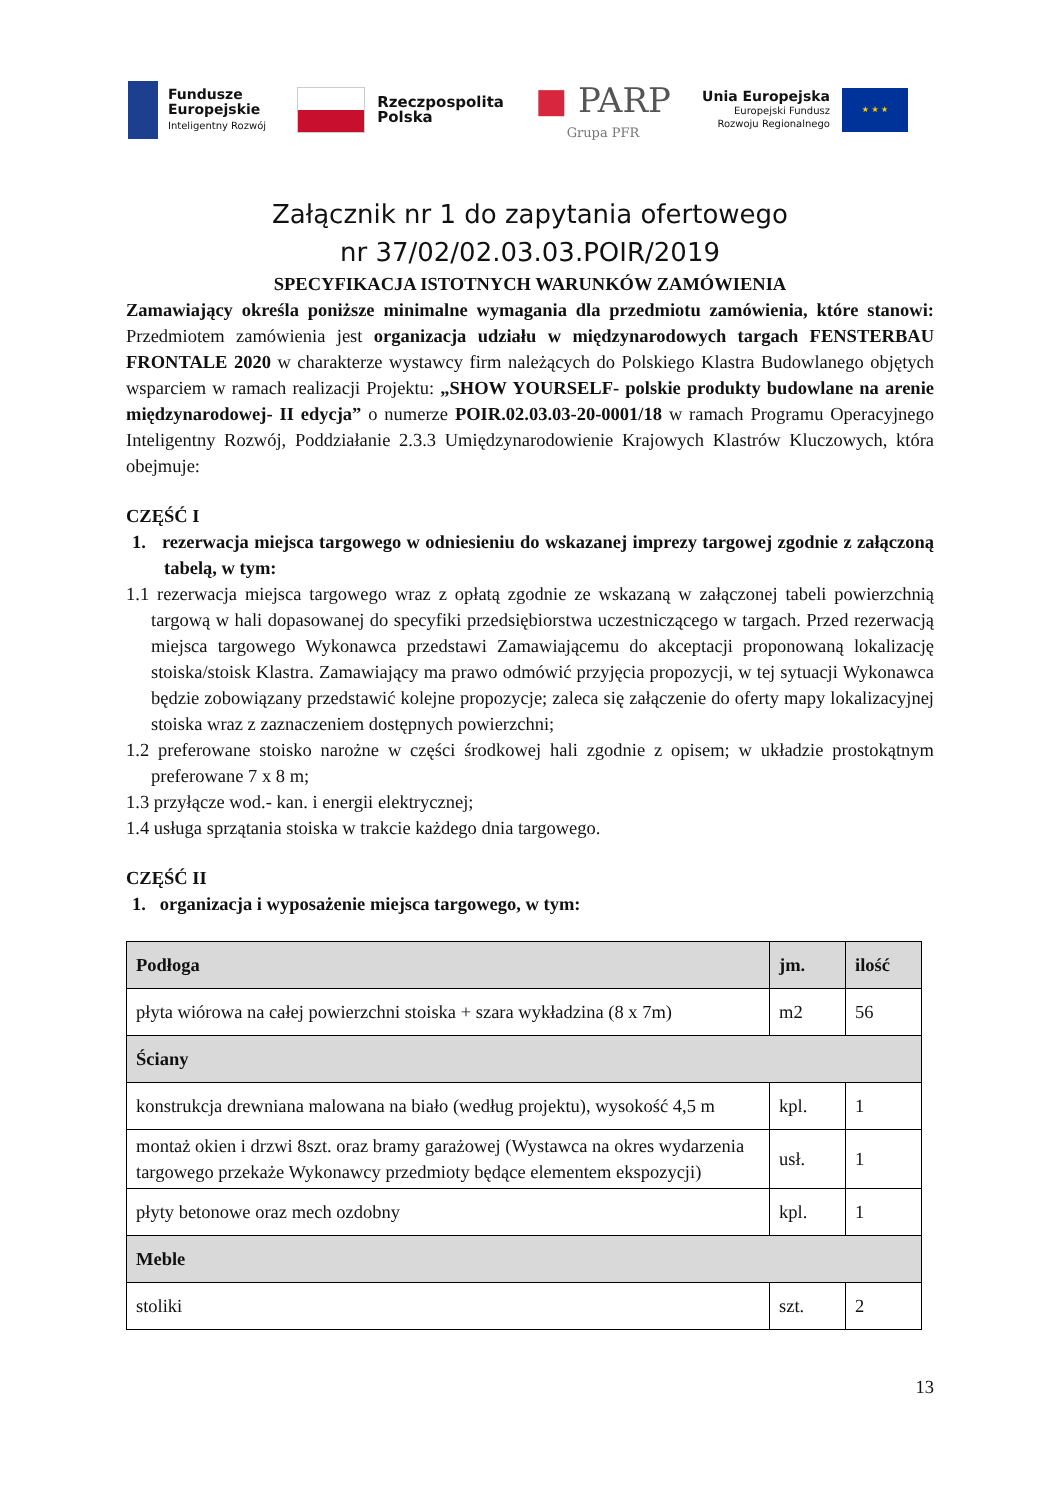Fundusze
Europejskie
Inteligentny Rozwój
Rzeczpospolita
Polska
■ PARP
Grupa PFR
Unia Europejska
Europejski Fundusz
Rozwoju Regionalnego
★ ★ ★
Załącznik nr 1 do zapytania ofertowego
nr 37/02/02.03.03.POIR/2019
SPECYFIKACJA ISTOTNYCH WARUNKÓW ZAMÓWIENIA
Zamawiający określa poniższe minimalne wymagania dla przedmiotu zamówienia, które stanowi: Przedmiotem zamówienia jest organizacja udziału w międzynarodowych targach FENSTERBAU FRONTALE 2020 w charakterze wystawcy firm należących do Polskiego Klastra Budowlanego objętych wsparciem w ramach realizacji Projektu: „SHOW YOURSELF- polskie produkty budowlane na arenie międzynarodowej- II edycja” o numerze POIR.02.03.03-20-0001/18 w ramach Programu Operacyjnego Inteligentny Rozwój, Poddziałanie 2.3.3 Umiędzynarodowienie Krajowych Klastrów Kluczowych, która obejmuje:
CZĘŚĆ I
1. rezerwacja miejsca targowego w odniesieniu do wskazanej imprezy targowej zgodnie z załączoną tabelą, w tym:
1.1 rezerwacja miejsca targowego wraz z opłatą zgodnie ze wskazaną w załączonej tabeli powierzchnią targową w hali dopasowanej do specyfiki przedsiębiorstwa uczestniczącego w targach. Przed rezerwacją miejsca targowego Wykonawca przedstawi Zamawiającemu do akceptacji proponowaną lokalizację stoiska/stoisk Klastra. Zamawiający ma prawo odmówić przyjęcia propozycji, w tej sytuacji Wykonawca będzie zobowiązany przedstawić kolejne propozycje; zaleca się załączenie do oferty mapy lokalizacyjnej stoiska wraz z zaznaczeniem dostępnych powierzchni;
1.2 preferowane stoisko narożne w części środkowej hali zgodnie z opisem; w układzie prostokątnym preferowane 7 x 8 m;
1.3 przyłącze wod.- kan. i energii elektrycznej;
1.4 usługa sprzątania stoiska w trakcie każdego dnia targowego.
CZĘŚĆ II
1. organizacja i wyposażenie miejsca targowego, w tym:
| Podłoga | jm. | ilość |
| płyta wiórowa na całej powierzchni stoiska + szara wykładzina (8 x 7m) | m2 | 56 |
| Ściany | | |
| konstrukcja drewniana malowana na biało (według projektu), wysokość 4,5 m | kpl. | 1 |
| montaż okien i drzwi 8szt. oraz bramy garażowej (Wystawca na okres wydarzenia targowego przekaże Wykonawcy przedmioty będące elementem ekspozycji) | usł. | 1 |
| płyty betonowe oraz mech ozdobny | kpl. | 1 |
| Meble | | |
| stoliki | szt. | 2 |
13